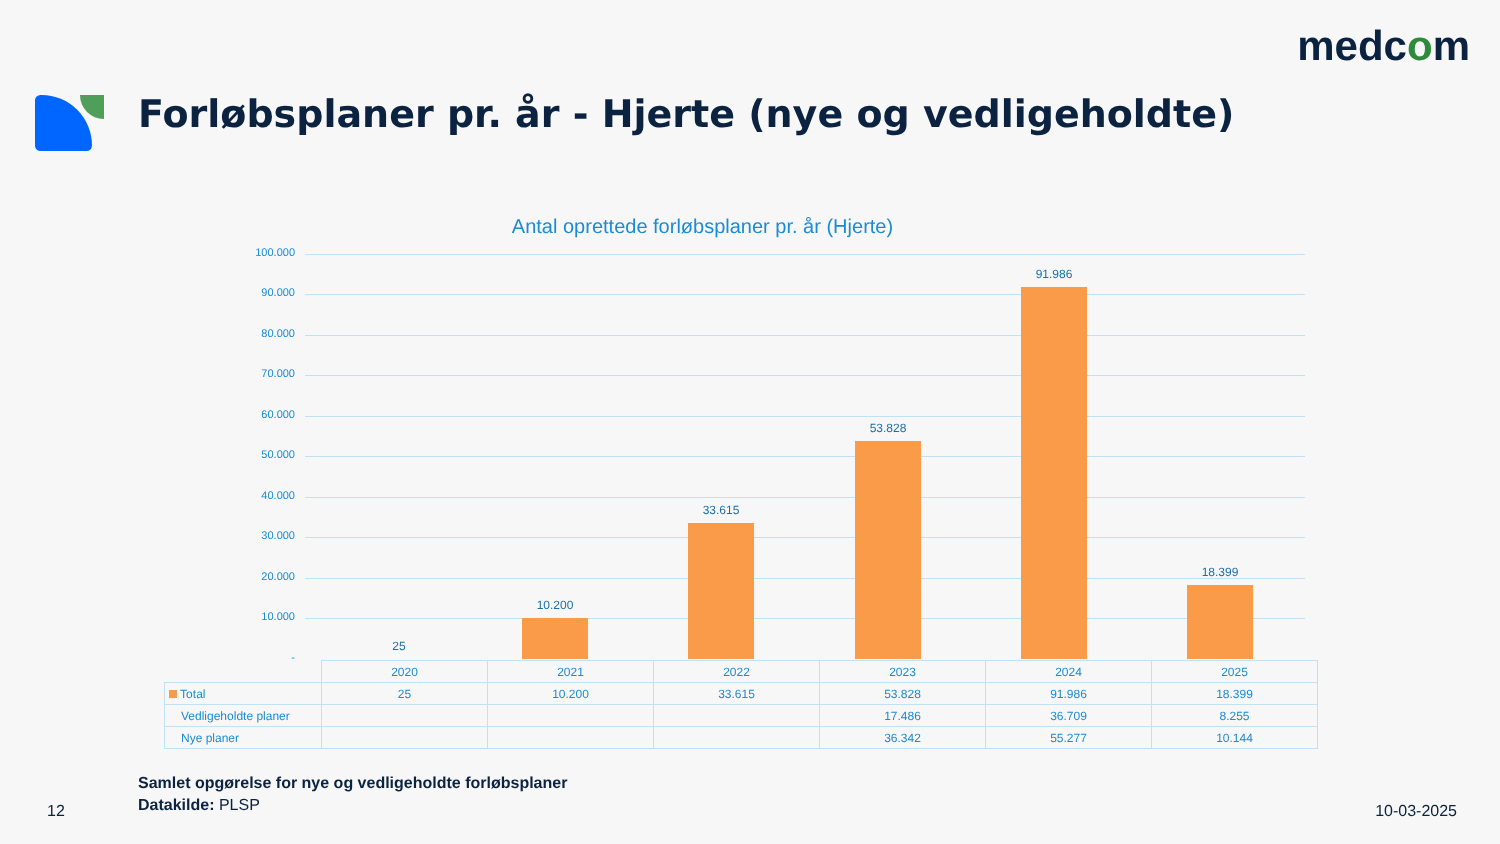medcom
Forløbsplaner pr. år - Hjerte (nye og vedligeholdte)
Antal oprettede forløbsplaner pr. år (Hjerte)
100.000
90.000
80.000
70.000
60.000
50.000
40.000
30.000
20.000
10.000
-
25
10.200
33.615
53.828
91.986
18.399
| | 2020 | 2021 | 2022 | 2023 | 2024 | 2025 |
| Total | 25 | 10.200 | 33.615 | 53.828 | 91.986 | 18.399 |
| Vedligeholdte planer | | | | 17.486 | 36.709 | 8.255 |
| Nye planer | | | | 36.342 | 55.277 | 10.144 |
Samlet opgørelse for nye og vedligeholdte forløbsplaner
Datakilde: PLSP
12 10-03-2025